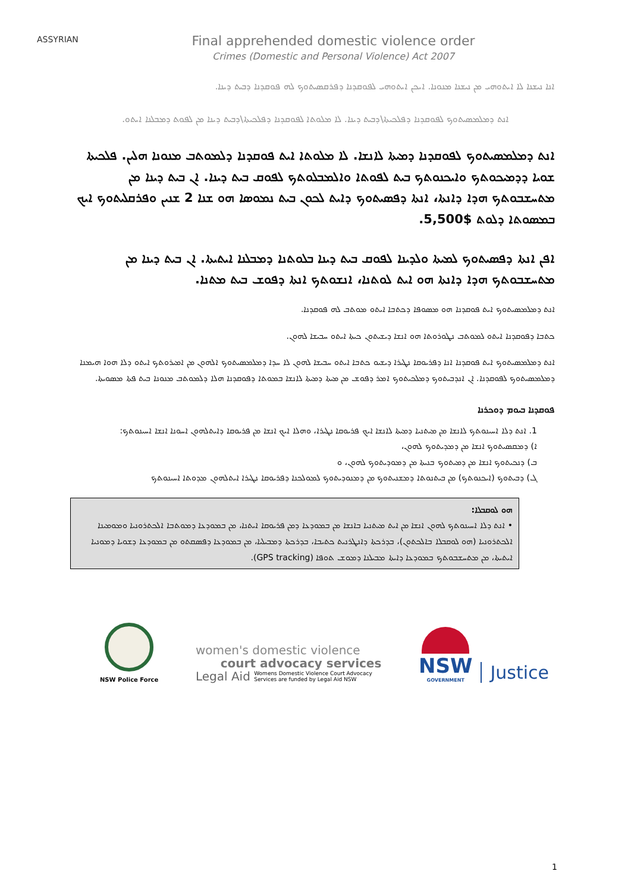ASSYRIAN
Final apprehended domestic violence order
Crimes (Domestic and Personal Violence) Act 2007
ܐܢܐ ܢܝܫܢܐ ܠܐ ܐܝܬܘܗܝ ܡܢ ܢܝܫܢܐ ܡܢܘܢܐ. ܐܝܟܢ ܐܝܬܘܗܝ ܠܦܘܩܕܢܐ ܕܦܪܩܣܝܬܘܟ ܠܗ ܦܘܩܕܢܐ ܕܒܝܬ ܕܝܢܐ.
ܐܢܬ ܕܡܠܡܣܝܬܘܟ ܠܦܘܩܕܢܐ ܕܦܠܟܝܬܐ\ܕܒܝܬ ܕܝܢܐ. ܠܐ ܡܠܘܬܐ ܠܦܘܩܕܢܐ ܕܦܠܟܝܬܐ\ܕܒܝܬ ܕܝܢܐ ܡܢ ܠܦܘܬ ܕܡܒܠܢܐ ܐܝܬܘ.
ܐܢܬ ܕܡܠܡܣܝܬܘܟ ܠܦܘܩܕܢܐ ܕܡܝܬܐ ܠܐܢܫܐ. ܠܐ ܡܠܘܬܐ ܐܝܬ ܦܘܩܕܢܐ ܕܠܡܘܬܒ ܡܢܘܢܐ ܗܠܝܢ. ܦܠܟܝܬܐ ܫܘܝܐ ܕܕܡܝܟܘܬܟ ܘܐܝܟܢܘܬܟ ܒܝܬ ܠܦܘܬܐ ܘܐܠܡܒܠܘܬܟ ܠܦܘܩ ܒܝܬ ܕܝܢܐ. ܐܢ ܒܝܬ ܕܝܢܐ ܡܢ ܡܬܚܫܒܘܬܟ ܗܕܐ ܕܐܢܬܐ، ܐܢܬܐ ܕܦܣܝܬܘܟ ܕܐܝܬ ܠܟܘܢ ܒܝܬ ܢܡܘܣܐ ܗܘ ܫܢܐ 2 ܫܢܝܢ ܘܦܪܩܠܝܬܘܟ ܐܝܟ ܒܡܣܘܬܐ ܕܠܘܬ $5,500.
ܐܦܢ ܐܢܬܐ ܕܦܣܝܬܘܟ ܠܡܝܬܐ ܘܠܕܝܢܐ ܠܦܘܩ ܒܝܬ ܕܝܢܐ ܒܠܘܬܢܐ ܕܡܒܠܢܐ ܐܝܬܝܬܐ. ܐܢ ܒܝܬ ܕܝܢܐ ܡܢ ܡܬܚܫܒܘܬܟ ܗܕܐ ܕܐܢܬܐ ܗܘ ܐܝܬ ܠܘܬܢܐ، ܐܢܫܘܬܟ ܐܢܬܐ ܕܦܘܫ ܒܝܬ ܡܬܢܐ.
ܐܢܬ ܕܡܠܡܣܝܬܘܟ ܐܝܬ ܦܘܩܕܢܐ ܗܘ ܡܣܘܦܐ ܕܟܬܒܐ ܐܝܬܘ ܡܘܬܒ ܠܗ ܦܘܩܕܢܐ.
ܟܬܒܐ ܕܦܘܩܕܢܐ ܐܝܬܘ ܠܡܘܬܒ ܢܛܘܪܘܬܐ ܗܘ ܐܢܫܐ ܕܝܫܝܬܘܢ ܟܝܬܐ ܐܝܬܘ ܚܒܝܫܐ ܠܗܘܢ.
ܐܢܬ ܕܡܠܡܣܝܬܘܟ ܐܝܬ ܦܘܩܕܢܐ ܐܢܐ ܕܦܪܝܘܩܐ ܢܛܝܪܐ ܕܝܫܝܘ ܟܬܒܐ ܐܝܬܘ ܚܒܝܫܐ ܠܗܘܢ ܠܐ ܚܕܐ ܕܡܠܡܣܝܬܘܟ ܐܠܗܘܢ ܡܢ ܐܡܝܪܘܬܟ ܐܝܬܘ ܕܠܐ ܗܘܐ ܗܝܡܢܐ ܕܡܠܡܣܝܬܘܟ ܠܦܘܩܕܢܐ. ܐܢ ܐܢܕܒܝܬܘܟ ܕܡܠܟܝܬܘܟ ܐܡܪ ܕܦܘܫ ܡܢ ܡܝܬܐ ܕܡܝܬܐ ܠܐܢܫܐ ܒܡܘܬܐ ܕܦܘܩܕܢܐ ܗܠܐ ܕܠܡܘܬܒ ܡܢܘܢܐ ܒܝܬ ܦܬܐ ܡܣܘܝܬܐ.
ܦܘܩܕܢܐ ܒܝܘܡ ܕܘܟܪܢܐ
1. ܐܢܬ ܕܠܐ ܐܚܝܢܘܬܟ ܠܐܢܫܐ ܡܢ ܡܝܬܢܝܐ ܕܡܝܬܐ ܠܐܢܫܐ ܐܝܟ ܦܪܝܘܩܐ ܢܛܝܪܐ، ܘܗܠܐ ܐܝܟ ܐܢܫܐ ܡܢ ܦܪܝܘܩܐ ܕܐܝܬܠܗܘܢ ܐܚܘܢܐ ܐܢܫܐ ܐܚܝܢܘܬܟ:
ܐ) ܕܡܩܣܝܬܘܟ ܐܢܫܐ ܡܢ ܕܡܕܝܬܘܟ ܠܗܘܢ،
ܒ) ܕܢܟܝܬܘܟ ܐܢܫܐ ܡܢ ܕܡܝܬܘܟ ܒܢܝܬܐ ܡܢ ܕܡܘܕܝܬܘܟ ܠܗܘܢ، ܘ
ܓ) ܕܒܝܬܘܟ (ܐܝܟܢܘܬܟ) ܡܢ ܒܝܬܢܘܬܐ ܕܡܫܢܝܬܘܟ ܡܢ ܕܡܢܘܕܝܬܘܟ ܠܡܘܠܟܢܐ ܕܦܪܝܘܩܐ ܢܛܝܪܐ ܐܝܬܠܗܘܢ ܡܕܘܬܐ ܐܚܝܢܘܬܟ
ܗܘ ܠܘܩܒܠܐ:
• ܐܢܬ ܕܠܐ ܐܚܝܢܘܬܟ ܠܗܘܢ ܐܢܫܐ ܡܢ ܐܝܬ ܡܝܬܢܝܐ ܒܐܢܫܐ ܡܢ ܒܡܘܕܥܐ ܕܡܢ ܦܪܝܘܩܐ ܐܝܬܢܐ، ܡܢ ܒܡܘܕܥܐ ܕܡܘܬܒܐ ܐܠܟܬܪܘܢܝܐ ܘܡܘܡܝܢܐ ܐܠܟܬܪܘܢܝܐ (ܗܘ ܠܘܩܒܠܐ ܒܐܠܟܬܘܢ)، ܒܕܪܟܬܐ ܕܐܢܛܪܢܝܬ ܟܬܝܒܐ، ܒܕܪܟܬܐ ܕܡܒܝܠܝܐ، ܡܢ ܒܡܘܕܥܐ ܕܦܣܩܬܘ ܡܢ ܒܡܘܕܥܐ ܕܫܘܝܐ ܕܡܘܢܝܐ ܐܝܬܝܬܐ، ܡܢ ܡܬܚܫܒܘܬܟ ܒܡܘܕܥܐ ܕܐܝܬܐ ܡܒܝܠܢܐ ܕܡܘܫ ܬܘܦܐ (GPS tracking).
NSW Police Force
women's domestic violence
court advocacy services
Legal Aid Womens Domestic Violence Court Advocacy
Services are funded by Legal Aid NSW
NSW
GOVERNMENT
Justice
1